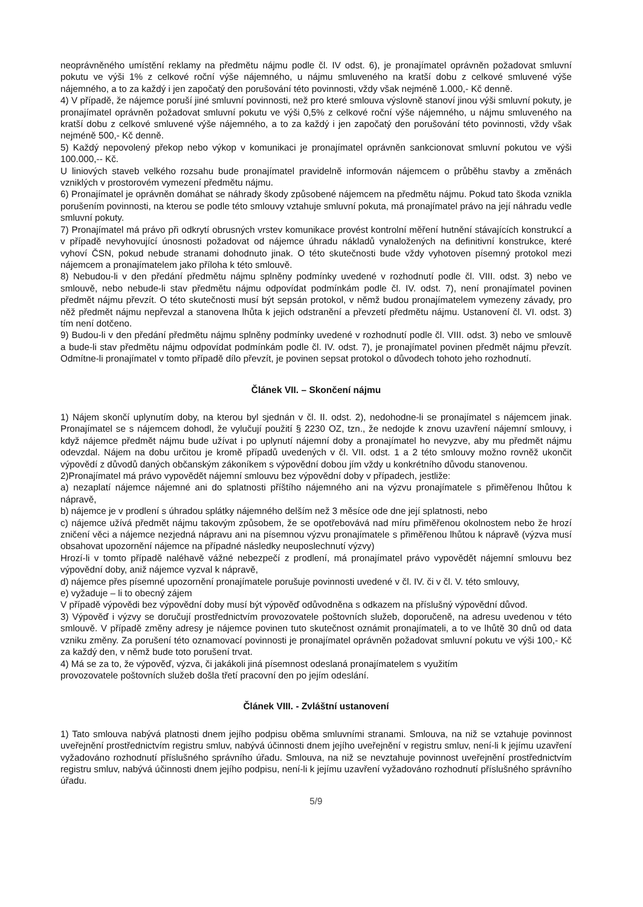neoprávněného umístění reklamy na předmětu nájmu podle čl. IV odst. 6), je pronajímatel oprávněn požadovat smluvní pokutu ve výši 1% z celkové roční výše nájemného, u nájmu smluveného na kratší dobu z celkové smluvené výše nájemného, a to za každý i jen započatý den porušování této povinnosti, vždy však nejméně 1.000,- Kč denně.
4) V případě, že nájemce poruší jiné smluvní povinnosti, než pro které smlouva výslovně stanoví jinou výši smluvní pokuty, je pronajímatel oprávněn požadovat smluvní pokutu ve výši 0,5% z celkové roční výše nájemného, u nájmu smluveného na kratší dobu z celkové smluvené výše nájemného, a to za každý i jen započatý den porušování této povinnosti, vždy však nejméně 500,- Kč denně.
5) Každý nepovolený překop nebo výkop v komunikaci je pronajímatel oprávněn sankcionovat smluvní pokutou ve výši 100.000,-- Kč.
U liniových staveb velkého rozsahu bude pronajímatel pravidelně informován nájemcem o průběhu stavby a změnách vzniklých v prostorovém vymezení předmětu nájmu.
6) Pronajímatel je oprávněn domáhat se náhrady škody způsobené nájemcem na předmětu nájmu. Pokud tato škoda vznikla porušením povinnosti, na kterou se podle této smlouvy vztahuje smluvní pokuta, má pronajímatel právo na její náhradu vedle smluvní pokuty.
7) Pronajímatel má právo při odkrytí obrusných vrstev komunikace provést kontrolní měření hutnění stávajících konstrukcí a v případě nevyhovující únosnosti požadovat od nájemce úhradu nákladů vynaložených na definitivní konstrukce, které vyhoví ČSN, pokud nebude stranami dohodnuto jinak. O této skutečnosti bude vždy vyhotoven písemný protokol mezi nájemcem a pronajímatelem jako příloha k této smlouvě.
8) Nebudou-li v den předání předmětu nájmu splněny podmínky uvedené v rozhodnutí podle čl. VIII. odst. 3) nebo ve smlouvě, nebo nebude-li stav předmětu nájmu odpovídat podmínkám podle čl. IV. odst. 7), není pronajímatel povinen předmět nájmu převzít. O této skutečnosti musí být sepsán protokol, v němž budou pronajímatelem vymezeny závady, pro něž předmět nájmu nepřevzal a stanovena lhůta k jejich odstranění a převzetí předmětu nájmu. Ustanovení čl. VI. odst. 3) tím není dotčeno.
9) Budou-li v den předání předmětu nájmu splněny podmínky uvedené v rozhodnutí podle čl. VIII. odst. 3) nebo ve smlouvě a bude-li stav předmětu nájmu odpovídat podmínkám podle čl. IV. odst. 7), je pronajímatel povinen předmět nájmu převzít. Odmítne-li pronajímatel v tomto případě dílo převzít, je povinen sepsat protokol o důvodech tohoto jeho rozhodnutí.
Článek VII. – Skončení nájmu
1) Nájem skončí uplynutím doby, na kterou byl sjednán v čl. II. odst. 2), nedohodne-li se pronajímatel s nájemcem jinak. Pronajímatel se s nájemcem dohodl, že vylučují použití § 2230 OZ, tzn., že nedojde k znovu uzavření nájemní smlouvy, i když nájemce předmět nájmu bude užívat i po uplynutí nájemní doby a pronajímatel ho nevyzve, aby mu předmět nájmu odevzdal. Nájem na dobu určitou je kromě případů uvedených v čl. VII. odst. 1 a 2 této smlouvy možno rovněž ukončit výpovědí z důvodů daných občanským zákoníkem s výpovědní dobou jím vždy u konkrétního důvodu stanovenou.
2)Pronajímatel má právo vypovědět nájemní smlouvu bez výpovědní doby v případech, jestliže:
a) nezaplatí nájemce nájemné ani do splatnosti příštího nájemného ani na výzvu pronajímatele s přiměřenou lhůtou k nápravě,
b) nájemce je v prodlení s úhradou splátky nájemného delším než 3 měsíce ode dne její splatnosti, nebo
c) nájemce užívá předmět nájmu takovým způsobem, že se opotřebovává nad míru přiměřenou okolnostem nebo že hrozí zničení věci a nájemce nezjedná nápravu ani na písemnou výzvu pronajímatele s přiměřenou lhůtou k nápravě (výzva musí obsahovat upozornění nájemce na případné následky neuposlechnutí výzvy)
Hrozí-li v tomto případě naléhavě vážné nebezpečí z prodlení, má pronajímatel právo vypovědět nájemní smlouvu bez výpovědní doby, aniž nájemce vyzval k nápravě,
d) nájemce přes písemné upozornění pronajímatele porušuje povinnosti uvedené v čl. IV. či v čl. V. této smlouvy,
e) vyžaduje – li to obecný zájem
V případě výpovědi bez výpovědní doby musí být výpověď odůvodněna s odkazem na příslušný výpovědní důvod.
3) Výpověď i výzvy se doručují prostřednictvím provozovatele poštovních služeb, doporučeně, na adresu uvedenou v této smlouvě. V případě změny adresy je nájemce povinen tuto skutečnost oznámit pronajímateli, a to ve lhůtě 30 dnů od data vzniku změny. Za porušení této oznamovací povinnosti je pronajímatel oprávněn požadovat smluvní pokutu ve výši 100,- Kč za každý den, v němž bude toto porušení trvat.
4) Má se za to, že výpověď, výzva, či jakákoli jiná písemnost odeslaná pronajímatelem s využitím
provozovatele poštovních služeb došla třetí pracovní den po jejím odeslání.
Článek VIII. - Zvláštní ustanovení
1) Tato smlouva nabývá platnosti dnem jejího podpisu oběma smluvními stranami. Smlouva, na niž se vztahuje povinnost uveřejnění prostřednictvím registru smluv, nabývá účinnosti dnem jejího uveřejnění v registru smluv, není-li k jejímu uzavření vyžadováno rozhodnutí příslušného správního úřadu. Smlouva, na niž se nevztahuje povinnost uveřejnění prostřednictvím registru smluv, nabývá účinnosti dnem jejího podpisu, není-li k jejímu uzavření vyžadováno rozhodnutí příslušného správního úřadu.
5/9